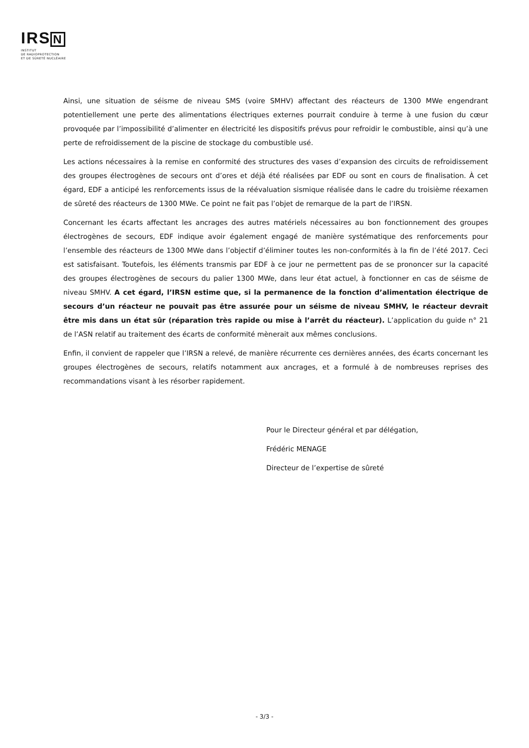IRSN
INSTITUT
DE RADIOPROTECTION
ET DE SÛRETÉ NUCLÉAIRE
Ainsi, une situation de séisme de niveau SMS (voire SMHV) affectant des réacteurs de 1300 MWe engendrant potentiellement une perte des alimentations électriques externes pourrait conduire à terme à une fusion du cœur provoquée par l’impossibilité d’alimenter en électricité les dispositifs prévus pour refroidir le combustible, ainsi qu’à une perte de refroidissement de la piscine de stockage du combustible usé.
Les actions nécessaires à la remise en conformité des structures des vases d’expansion des circuits de refroidissement des groupes électrogènes de secours ont d’ores et déjà été réalisées par EDF ou sont en cours de finalisation. À cet égard, EDF a anticipé les renforcements issus de la réévaluation sismique réalisée dans le cadre du troisième réexamen de sûreté des réacteurs de 1300 MWe. Ce point ne fait pas l’objet de remarque de la part de l’IRSN.
Concernant les écarts affectant les ancrages des autres matériels nécessaires au bon fonctionnement des groupes électrogènes de secours, EDF indique avoir également engagé de manière systématique des renforcements pour l’ensemble des réacteurs de 1300 MWe dans l’objectif d’éliminer toutes les non-conformités à la fin de l’été 2017. Ceci est satisfaisant. Toutefois, les éléments transmis par EDF à ce jour ne permettent pas de se prononcer sur la capacité des groupes électrogènes de secours du palier 1300 MWe, dans leur état actuel, à fonctionner en cas de séisme de niveau SMHV. A cet égard, l’IRSN estime que, si la permanence de la fonction d’alimentation électrique de secours d’un réacteur ne pouvait pas être assurée pour un séisme de niveau SMHV, le réacteur devrait être mis dans un état sûr (réparation très rapide ou mise à l’arrêt du réacteur). L’application du guide n° 21 de l’ASN relatif au traitement des écarts de conformité mènerait aux mêmes conclusions.
Enfin, il convient de rappeler que l’IRSN a relevé, de manière récurrente ces dernières années, des écarts concernant les groupes électrogènes de secours, relatifs notamment aux ancrages, et a formulé à de nombreuses reprises des recommandations visant à les résorber rapidement.
Pour le Directeur général et par délégation,
Frédéric MENAGE
Directeur de l’expertise de sûreté
- 3/3 -